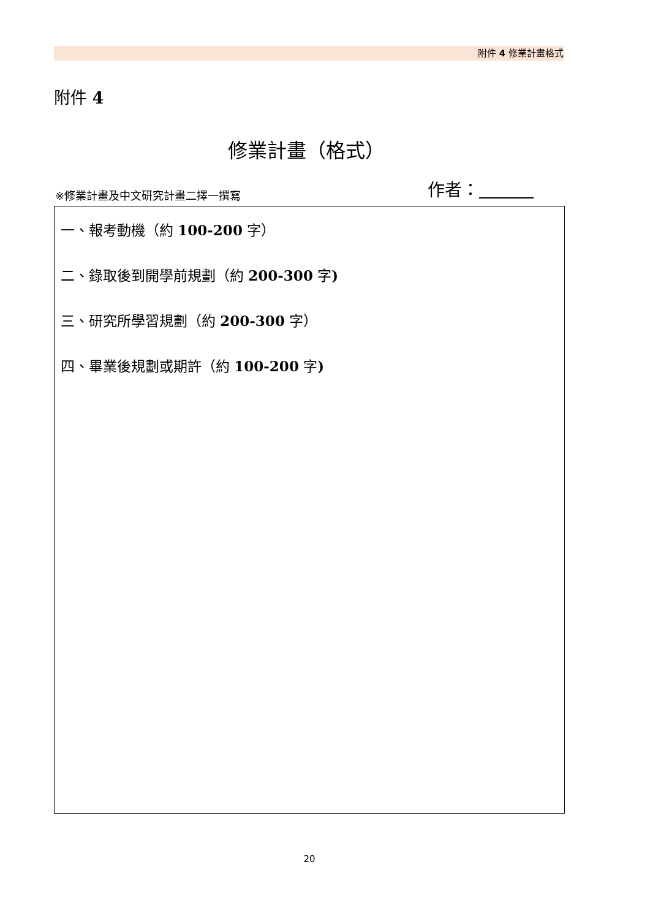附件 4 修業計畫格式
附件 4
修業計畫（格式）
※修業計畫及中文研究計畫二擇一撰寫 作者：
一、報考動機（約 100-200 字）
二、錄取後到開學前規劃（約 200-300 字)
三、研究所學習規劃（約 200-300 字）
四、畢業後規劃或期許（約 100-200 字)
20